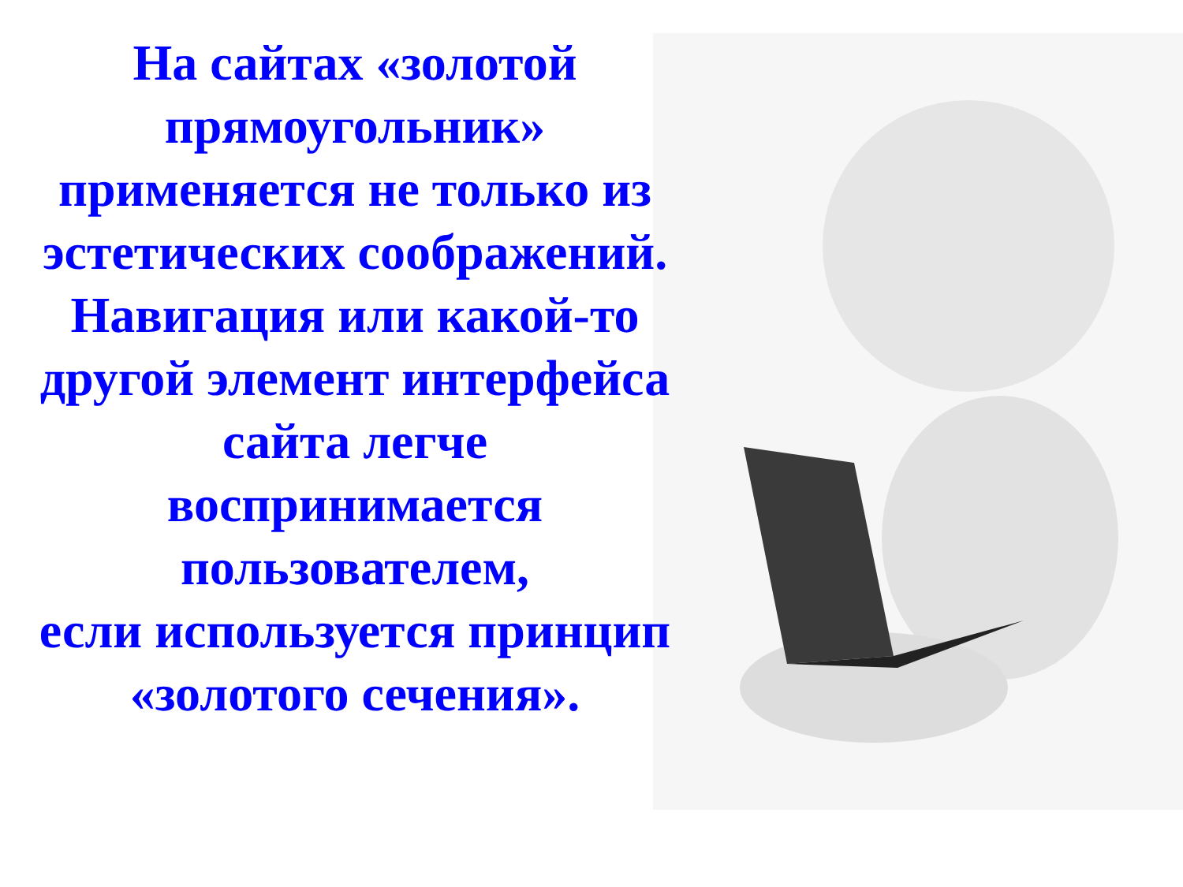На сайтах «золотой прямоугольник» применяется не только из эстетических соображений.
Навигация или какой-то другой элемент интерфейса сайта легче воспринимается пользователем,
если используется принцип «золотого сечения».